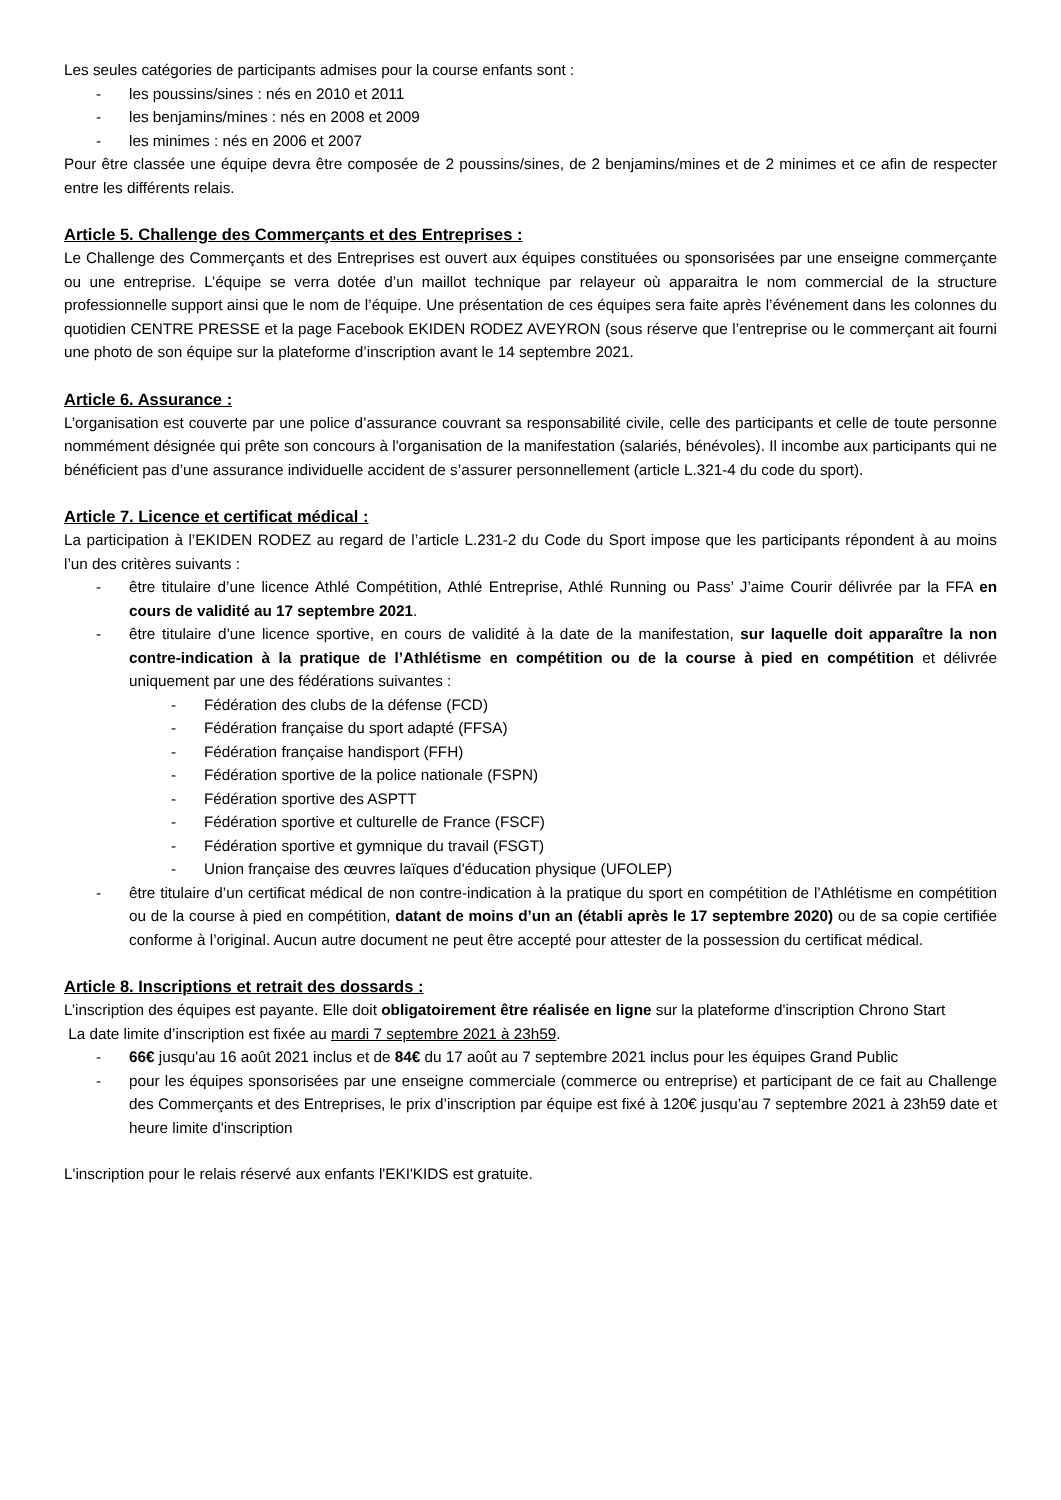Les seules catégories de participants admises pour la course enfants sont :
- les poussins/sines : nés en 2010 et 2011
- les benjamins/mines : nés en 2008 et 2009
- les minimes : nés en 2006 et 2007
Pour être classée une équipe devra être composée de 2 poussins/sines, de 2 benjamins/mines et de 2 minimes et ce afin de respecter entre les différents relais.
Article 5. Challenge des Commerçants et des Entreprises :
Le Challenge des Commerçants et des Entreprises est ouvert aux équipes constituées ou sponsorisées par une enseigne commerçante ou une entreprise. L’équipe se verra dotée d’un maillot technique par relayeur où apparaitra le nom commercial de la structure professionnelle support ainsi que le nom de l’équipe. Une présentation de ces équipes sera faite après l’événement dans les colonnes du quotidien CENTRE PRESSE et la page Facebook EKIDEN RODEZ AVEYRON (sous réserve que l’entreprise ou le commerçant ait fourni une photo de son équipe sur la plateforme d’inscription avant le 14 septembre 2021.
Article 6. Assurance :
L’organisation est couverte par une police d’assurance couvrant sa responsabilité civile, celle des participants et celle de toute personne nommément désignée qui prête son concours à l'organisation de la manifestation (salariés, bénévoles). Il incombe aux participants qui ne bénéficient pas d’une assurance individuelle accident de s’assurer personnellement (article L.321-4 du code du sport).
Article 7. Licence et certificat médical :
La participation à l’EKIDEN RODEZ au regard de l’article L.231-2 du Code du Sport impose que les participants répondent à au moins l’un des critères suivants :
- être titulaire d’une licence Athlé Compétition, Athlé Entreprise, Athlé Running ou Pass’ J’aime Courir délivrée par la FFA en cours de validité au 17 septembre 2021.
- être titulaire d’une licence sportive, en cours de validité à la date de la manifestation, sur laquelle doit apparaître la non contre-indication à la pratique de l’Athlétisme en compétition ou de la course à pied en compétition et délivrée uniquement par une des fédérations suivantes :
- Fédération des clubs de la défense (FCD)
- Fédération française du sport adapté (FFSA)
- Fédération française handisport (FFH)
- Fédération sportive de la police nationale (FSPN)
- Fédération sportive des ASPTT
- Fédération sportive et culturelle de France (FSCF)
- Fédération sportive et gymnique du travail (FSGT)
- Union française des œuvres laïques d'éducation physique (UFOLEP)
- être titulaire d’un certificat médical de non contre-indication à la pratique du sport en compétition de l’Athlétisme en compétition ou de la course à pied en compétition, datant de moins d’un an (établi après le 17 septembre 2020) ou de sa copie certifiée conforme à l’original. Aucun autre document ne peut être accepté pour attester de la possession du certificat médical.
Article 8. Inscriptions et retrait des dossards :
L’inscription des équipes est payante. Elle doit obligatoirement être réalisée en ligne sur la plateforme d'inscription Chrono Start
La date limite d’inscription est fixée au mardi 7 septembre 2021 à 23h59.
- 66€ jusqu'au 16 août 2021 inclus et de 84€ du 17 août au 7 septembre 2021 inclus pour les équipes Grand Public
- pour les équipes sponsorisées par une enseigne commerciale (commerce ou entreprise) et participant de ce fait au Challenge des Commerçants et des Entreprises, le prix d’inscription par équipe est fixé à 120€ jusqu’au 7 septembre 2021 à 23h59 date et heure limite d'inscription
L'inscription pour le relais réservé aux enfants l'EKI'KIDS est gratuite.